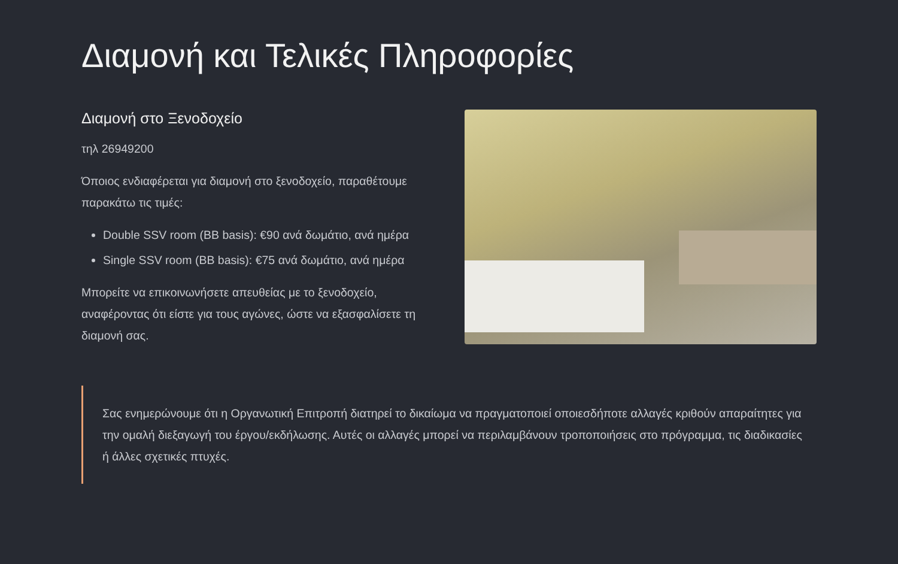Διαμονή και Τελικές Πληροφορίες
Διαμονή στο Ξενοδοχείο
τηλ 26949200
Όποιος ενδιαφέρεται για διαμονή στο ξενοδοχείο, παραθέτουμε παρακάτω τις τιμές:
Double SSV room (BB basis): €90 ανά δωμάτιο, ανά ημέρα
Single SSV room (BB basis): €75 ανά δωμάτιο, ανά ημέρα
Μπορείτε να επικοινωνήσετε απευθείας με το ξενοδοχείο, αναφέροντας ότι είστε για τους αγώνες, ώστε να εξασφαλίσετε τη διαμονή σας.
Σας ενημερώνουμε ότι η Οργανωτική Επιτροπή διατηρεί το δικαίωμα να πραγματοποιεί οποιεσδήποτε αλλαγές κριθούν απαραίτητες για την ομαλή διεξαγωγή του έργου/εκδήλωσης. Αυτές οι αλλαγές μπορεί να περιλαμβάνουν τροποποιήσεις στο πρόγραμμα, τις διαδικασίες ή άλλες σχετικές πτυχές.